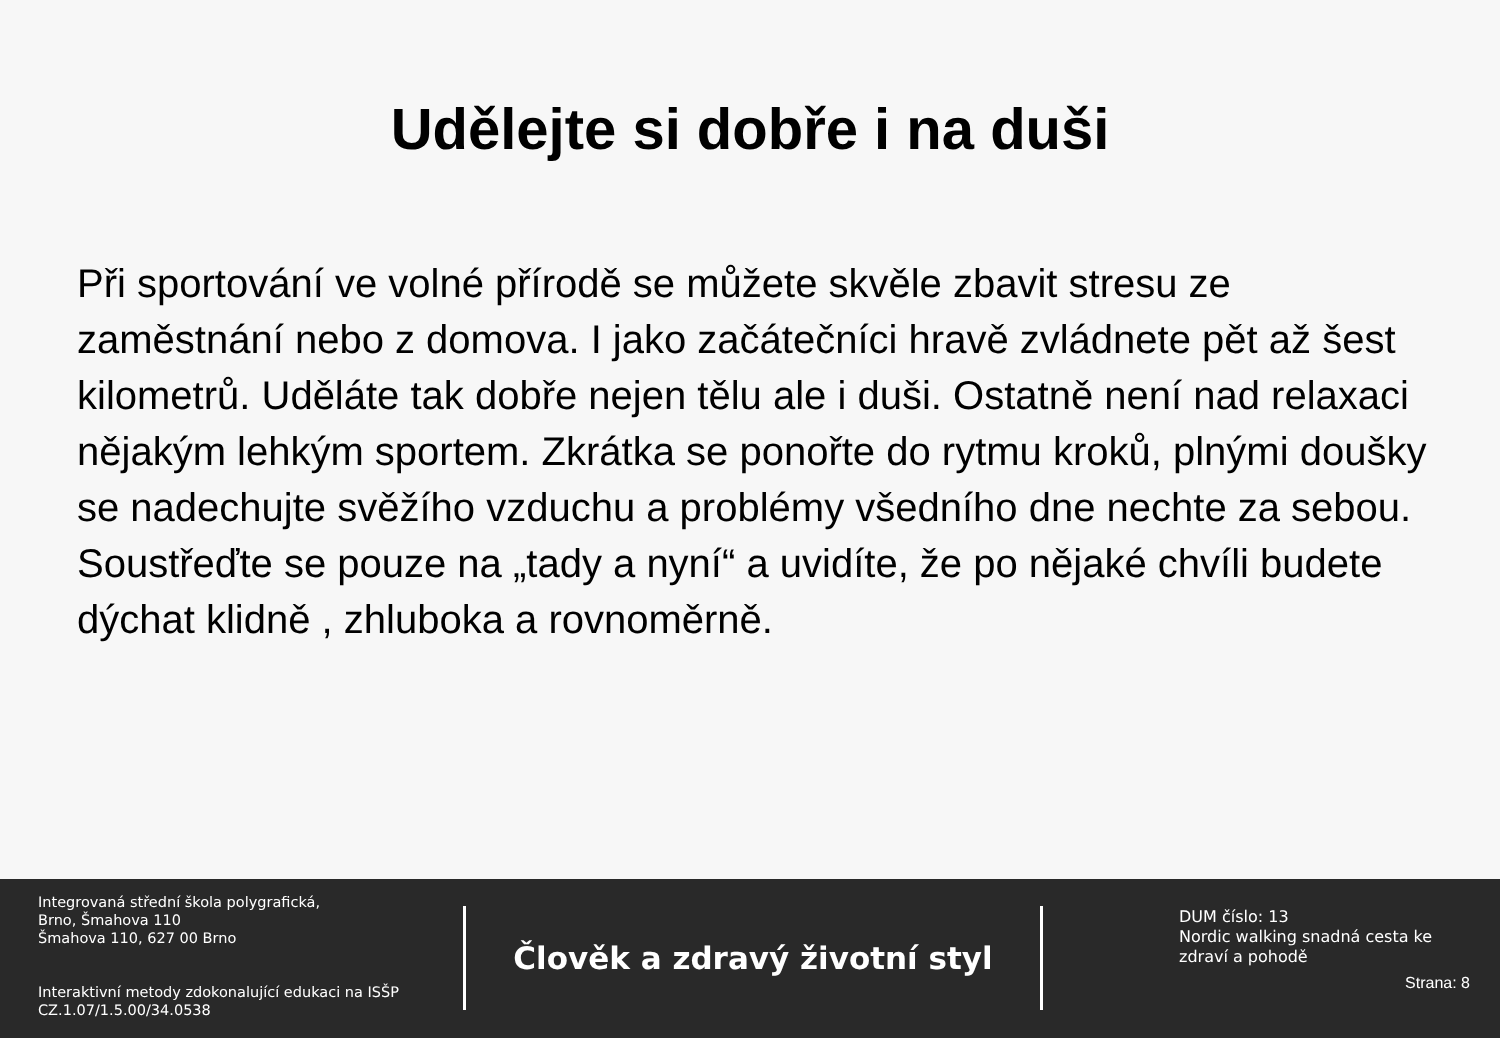Udělejte si dobře i na duši
Při sportování ve volné přírodě se můžete skvěle zbavit stresu ze zaměstnání nebo z domova. I jako začátečníci hravě zvládnete pět až šest kilometrů. Uděláte tak dobře nejen tělu ale i duši. Ostatně není nad relaxaci nějakým lehkým sportem. Zkrátka se ponořte do rytmu kroků, plnými doušky se nadechujte svěžího vzduchu a problémy všedního dne nechte za sebou. Soustřeďte se pouze na „tady a nyní“ a uvidíte, že po nějaké chvíli budete dýchat klidně , zhluboka a rovnoměrně.
Integrovaná střední škola polygrafická,
Brno, Šmahova 110
Šmahova 110, 627 00 Brno
Interaktivní metody zdokonalující edukaci na ISŠP
CZ.1.07/1.5.00/34.0538
Člověk a zdravý životní styl
DUM číslo: 13
Nordic walking snadná cesta ke zdraví a pohodě
Strana: 8